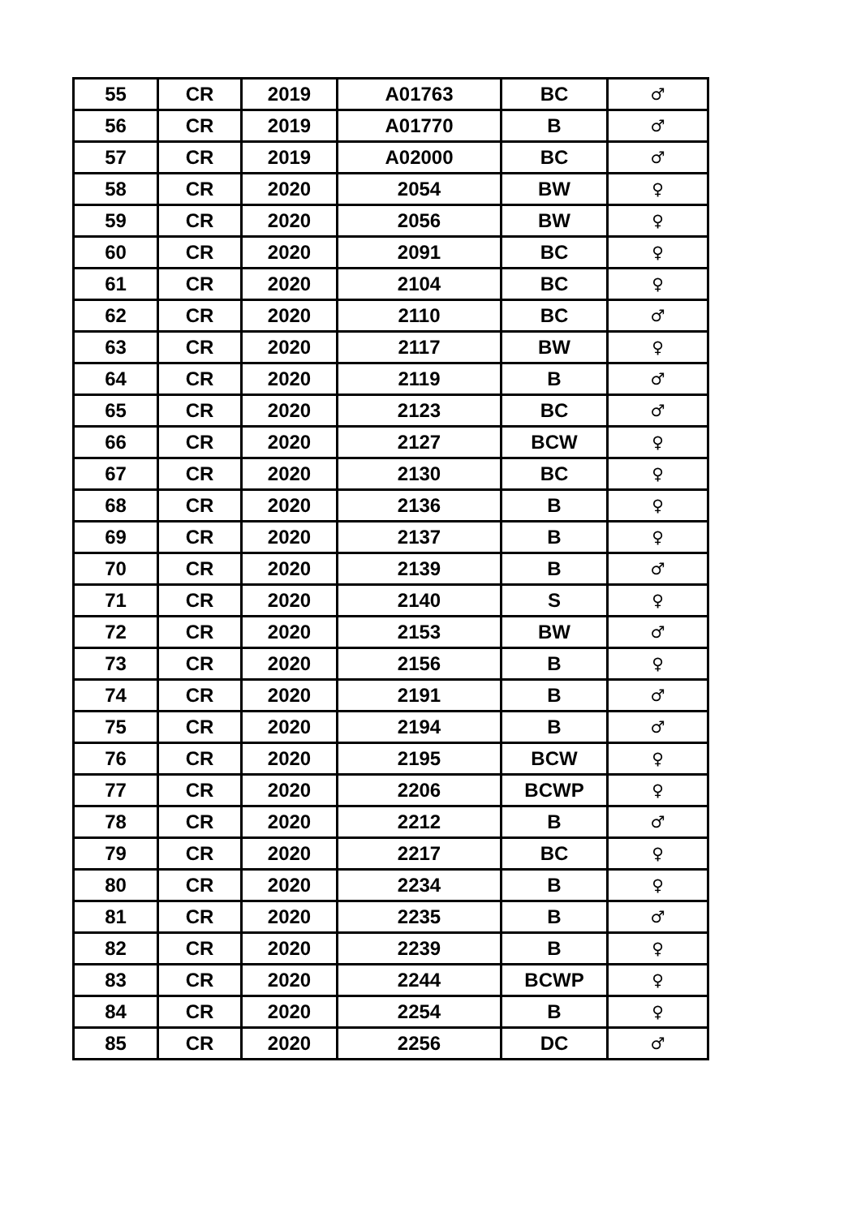| 55 | CR | 2019 | A01763 | BC | ♂ |
| 56 | CR | 2019 | A01770 | B | ♂ |
| 57 | CR | 2019 | A02000 | BC | ♂ |
| 58 | CR | 2020 | 2054 | BW | ♀ |
| 59 | CR | 2020 | 2056 | BW | ♀ |
| 60 | CR | 2020 | 2091 | BC | ♀ |
| 61 | CR | 2020 | 2104 | BC | ♀ |
| 62 | CR | 2020 | 2110 | BC | ♂ |
| 63 | CR | 2020 | 2117 | BW | ♀ |
| 64 | CR | 2020 | 2119 | B | ♂ |
| 65 | CR | 2020 | 2123 | BC | ♂ |
| 66 | CR | 2020 | 2127 | BCW | ♀ |
| 67 | CR | 2020 | 2130 | BC | ♀ |
| 68 | CR | 2020 | 2136 | B | ♀ |
| 69 | CR | 2020 | 2137 | B | ♀ |
| 70 | CR | 2020 | 2139 | B | ♂ |
| 71 | CR | 2020 | 2140 | S | ♀ |
| 72 | CR | 2020 | 2153 | BW | ♂ |
| 73 | CR | 2020 | 2156 | B | ♀ |
| 74 | CR | 2020 | 2191 | B | ♂ |
| 75 | CR | 2020 | 2194 | B | ♂ |
| 76 | CR | 2020 | 2195 | BCW | ♀ |
| 77 | CR | 2020 | 2206 | BCWP | ♀ |
| 78 | CR | 2020 | 2212 | B | ♂ |
| 79 | CR | 2020 | 2217 | BC | ♀ |
| 80 | CR | 2020 | 2234 | B | ♀ |
| 81 | CR | 2020 | 2235 | B | ♂ |
| 82 | CR | 2020 | 2239 | B | ♀ |
| 83 | CR | 2020 | 2244 | BCWP | ♀ |
| 84 | CR | 2020 | 2254 | B | ♀ |
| 85 | CR | 2020 | 2256 | DC | ♂ |